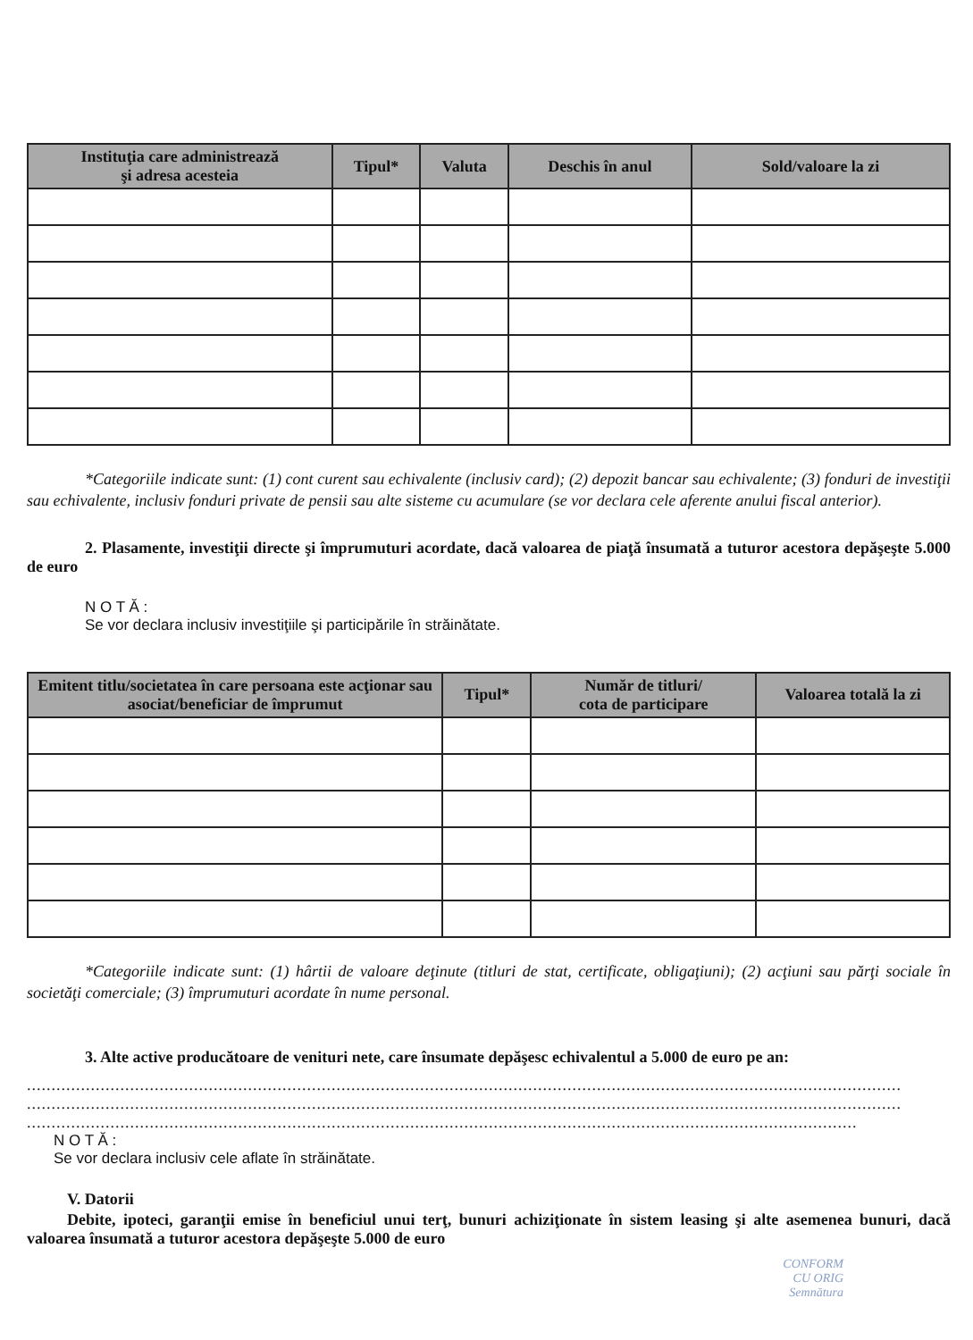| Instituţia care administrează şi adresa acesteia | Tipul* | Valuta | Deschis în anul | Sold/valoare la zi |
| --- | --- | --- | --- | --- |
*Categoriile indicate sunt: (1) cont curent sau echivalente (inclusiv card); (2) depozit bancar sau echivalente; (3) fonduri de investiţii sau echivalente, inclusiv fonduri private de pensii sau alte sisteme cu acumulare (se vor declara cele aferente anului fiscal anterior).
2. Plasamente, investiţii directe şi împrumuturi acordate, dacă valoarea de piaţă însumată a tuturor acestora depăşeşte 5.000 de euro
N O T Ă :
Se vor declara inclusiv investiţiile şi participările în străinătate.
| Emitent titlu/societatea în care persoana este acţionar sau asociat/beneficiar de împrumut | Tipul* | Număr de titluri/ cota de participare | Valoarea totală la zi |
| --- | --- | --- | --- |
*Categoriile indicate sunt: (1) hârtii de valoare deţinute (titluri de stat, certificate, obligaţiuni); (2) acţiuni sau părţi sociale în societăţi comerciale; (3) împrumuturi acordate în nume personal.
3. Alte active producătoare de venituri nete, care însumate depăşesc echivalentul a 5.000 de euro pe an:
..................................................................................................................................................................................
..................................................................................................................................................................................
.........................................................................................................................................................................
N O T Ă :
Se vor declara inclusiv cele aflate în străinătate.
V. Datorii
Debite, ipoteci, garanţii emise în beneficiul unui terţ, bunuri achiziţionate în sistem leasing şi alte asemenea bunuri, dacă valoarea însumată a tuturor acestora depăşeşte 5.000 de euro
CONFORM
CU ORIG
Semnătura